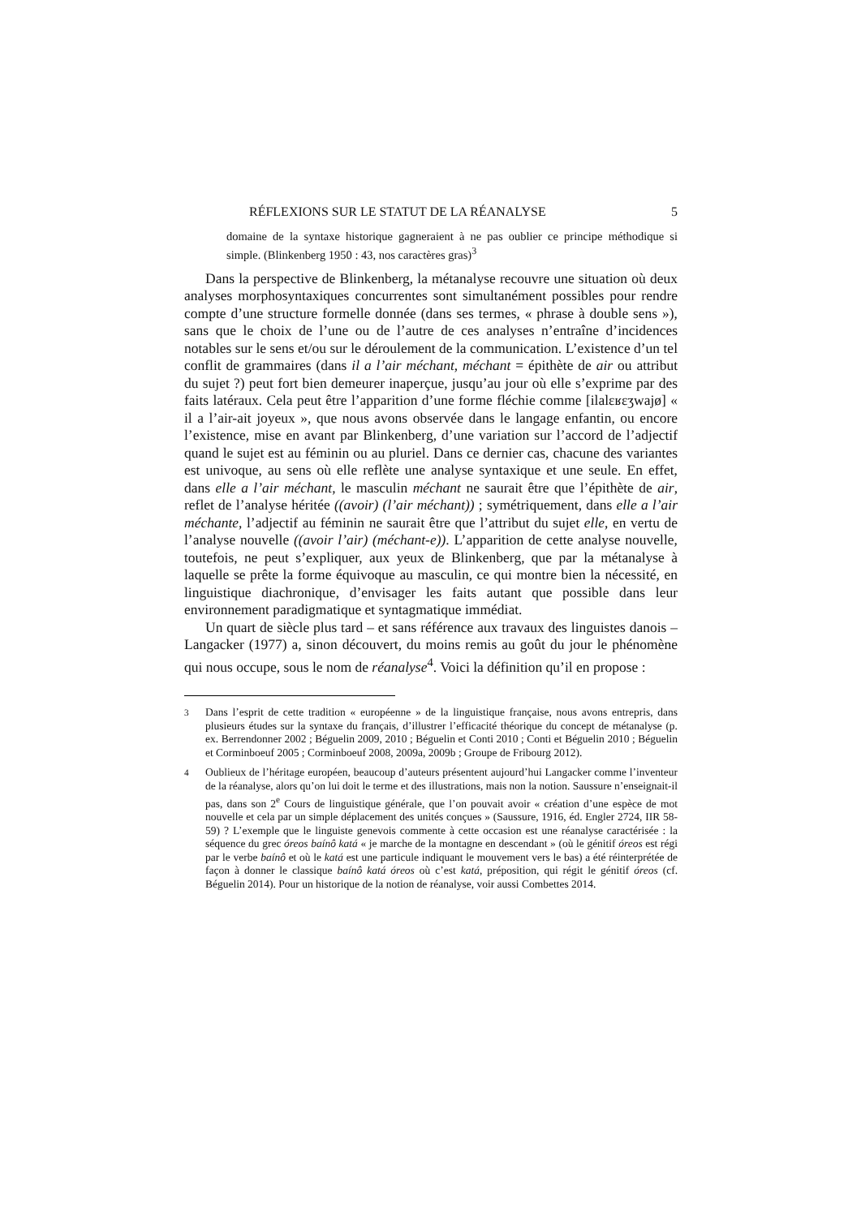RÉFLEXIONS SUR LE STATUT DE LA RÉANALYSE 5
domaine de la syntaxe historique gagneraient à ne pas oublier ce principe méthodique si simple. (Blinkenberg 1950 : 43, nos caractères gras)<sup>3</sup>
Dans la perspective de Blinkenberg, la métanalyse recouvre une situation où deux analyses morphosyntaxiques concurrentes sont simultanément possibles pour rendre compte d’une structure formelle donnée (dans ses termes, « phrase à double sens »), sans que le choix de l’une ou de l’autre de ces analyses n’entraîne d’incidences notables sur le sens et/ou sur le déroulement de la communication. L’existence d’un tel conflit de grammaires (dans il a l’air méchant, méchant = épithète de air ou attribut du sujet ?) peut fort bien demeurer inaperçue, jusqu’au jour où elle s’exprime par des faits latéraux. Cela peut être l’apparition d’une forme fléchie comme [ilalɛʁɛʒwajø] « il a l’air-ait joyeux », que nous avons observée dans le langage enfantin, ou encore l’existence, mise en avant par Blinkenberg, d’une variation sur l’accord de l’adjectif quand le sujet est au féminin ou au pluriel. Dans ce dernier cas, chacune des variantes est univoque, au sens où elle reflète une analyse syntaxique et une seule. En effet, dans elle a l’air méchant, le masculin méchant ne saurait être que l’épithète de air, reflet de l’analyse héritée ((avoir) (l’air méchant)) ; symétriquement, dans elle a l’air méchante, l’adjectif au féminin ne saurait être que l’attribut du sujet elle, en vertu de l’analyse nouvelle ((avoir l’air) (méchant-e)). L’apparition de cette analyse nouvelle, toutefois, ne peut s’expliquer, aux yeux de Blinkenberg, que par la métanalyse à laquelle se prête la forme équivoque au masculin, ce qui montre bien la nécessité, en linguistique diachronique, d’envisager les faits autant que possible dans leur environnement paradigmatique et syntagmatique immédiat.
Un quart de siècle plus tard – et sans référence aux travaux des linguistes danois – Langacker (1977) a, sinon découvert, du moins remis au goût du jour le phénomène qui nous occupe, sous le nom de réanalyse<sup>4</sup>. Voici la définition qu’il en propose :
<sup>3</sup> Dans l’esprit de cette tradition « européenne » de la linguistique française, nous avons entrepris, dans plusieurs études sur la syntaxe du français, d’illustrer l’efficacité théorique du concept de métanalyse (p. ex. Berrendonner 2002 ; Béguelin 2009, 2010 ; Béguelin et Conti 2010 ; Conti et Béguelin 2010 ; Béguelin et Corminboeuf 2005 ; Corminboeuf 2008, 2009a, 2009b ; Groupe de Fribourg 2012).
<sup>4</sup> Oublieux de l’héritage européen, beaucoup d’auteurs présentent aujourd’hui Langacker comme l’inventeur de la réanalyse, alors qu’on lui doit le terme et des illustrations, mais non la notion. Saussure n’enseignait-il pas, dans son 2<sup>e</sup> Cours de linguistique générale, que l’on pouvait avoir « création d’une espèce de mot nouvelle et cela par un simple déplacement des unités conçues » (Saussure, 1916, éd. Engler 2724, IIR 58-59) ? L’exemple que le linguiste genevois commente à cette occasion est une réanalyse caractérisée : la séquence du grec óreos baínô katá « je marche de la montagne en descendant » (où le génitif óreos est régi par le verbe baínô et où le katá est une particule indiquant le mouvement vers le bas) a été réinterprétée de façon à donner le classique baínô katá óreos où c’est katá, préposition, qui régit le génitif óreos (cf. Béguelin 2014). Pour un historique de la notion de réanalyse, voir aussi Combettes 2014.